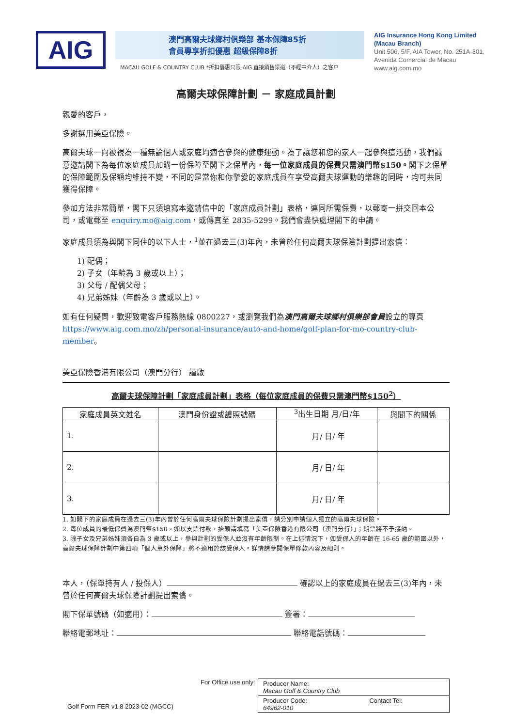AIG
澳門高爾夫球鄉村俱樂部 基本保障85折
會員專享折扣優惠 超級保障8折
MACAU GOLF & COUNTRY CLUB *折扣優惠只限 AIG 直接銷售渠道（不經中介人）之客户
AIG Insurance Hong Kong Limited
(Macau Branch)
Unit 506, 5/F, AIA Tower, No. 251A-301,
Avenida Comercial de Macau
www.aig.com.mo
高爾夫球保障計劃 － 家庭成員計劃
親愛的客戶，
多謝選用美亞保險。
高爾夫球一向被視為一種無論個人或家庭均適合參與的健康運動。為了讓您和您的家人一起參與這活動，我們誠意邀請閣下為每位家庭成員加購一份保障至閣下之保單內，每一位家庭成員的保費只需澳門幣$150。閣下之保單的保障範圍及保額均維持不變，不同的是當你和你摯愛的家庭成員在享受高爾夫球運動的樂趣的同時，均可共同獲得保障。
參加方法非常簡單，閣下只須填寫本邀請信中的「家庭成員計劃」表格，連同所需保費，以郵寄一拼交回本公司，或電郵至 enquiry.mo@aig.com，或傳真至 2835-5299。我們會盡快處理閣下的申請。
家庭成員須為與閣下同住的以下人士，<sup>1</sup>並在過去三(3)年內，未曾於任何高爾夫球保險計劃提出索償：
1) 配偶；
2) 子女（年齡為 3 歲或以上）；
3) 父母 / 配偶父母；
4) 兄弟姊妹（年齡為 3 歲或以上）。
如有任何疑問，歡迎致電客戶服務熱線 0800227，或瀏覽我們為澳門高爾夫球鄉村俱樂部會員設立的專頁 https://www.aig.com.mo/zh/personal-insurance/auto-and-home/golf-plan-for-mo-country-club-member。
美亞保險香港有限公司（澳門分行） 謹啟
高爾夫球保障計劃「家庭成員計劃」表格（每位家庭成員的保費只需澳門幣$150<sup>2</sup>）
| 家庭成員英文姓名 | 澳門身份證或護照號碼 | <sup>3</sup> 出生日期 月/日/年 | 與閣下的關係 |
| --- | --- | --- | --- |
| 1. | | 月/ 日/ 年 | |
| 2. | | 月/ 日/ 年 | |
| 3. | | 月/ 日/ 年 | |
1. 如閣下的家庭成員在過去三(3)年內曾於任何高爾夫球保險計劃提出索償，請分別申請個人獨立的高爾夫球保險。
2. 每位成員的最低保費為澳門幣$150。如以支票付款，抬頭請填寫「美亞保險香港有限公司（澳門分行）」；期票將不予接納。
3. 除子女及兄弟姊妹須各自為 3 歲或以上，參與計劃的受保人並沒有年齡限制。在上述情況下，如受保人的年齡在 16-65 歲的範圍以外，高爾夫球保障計劃中第四項「個人意外保障」將不適用於該受保人。詳情請參閱保單條款內容及細則。
本人，（保單持有人 / 投保人） 確認以上的家庭成員在過去三(3)年內，未曾於任何高爾夫球保險計劃提出索償。
閣下保單號碼（如適用）： 簽署：
聯絡電郵地址： 聯絡電話號碼：
Golf Form FER v1.8 2023-02 (MGCC)
For Office use only:
| Producer Name: Macau Golf & Country Club | |
| Producer Code: 64962-010 | Contact Tel: |